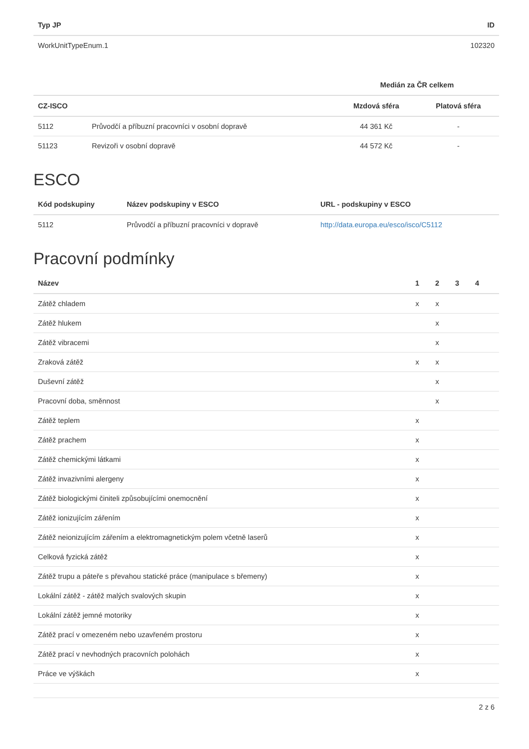| Typ JP | ID |
| --- | --- |
| WorkUnitTypeEnum.1 | 102320 |
| | | Medián za ČR celkem | |
| --- | --- | --- | --- |
| CZ-ISCO | | Mzdová sféra | Platová sféra |
| 5112 | Průvodčí a příbuzní pracovníci v osobní dopravě | 44 361 Kč | - |
| 51123 | Revizoři v osobní dopravě | 44 572 Kč | - |
ESCO
| Kód podskupiny | Název podskupiny v ESCO | URL - podskupiny v ESCO |
| --- | --- | --- |
| 5112 | Průvodčí a příbuzní pracovníci v dopravě | http://data.europa.eu/esco/isco/C5112 |
Pracovní podmínky
| Název | 1 | 2 | 3 | 4 | |
| --- | --- | --- | --- | --- | --- |
| Zátěž chladem | x | x | | | |
| Zátěž hlukem | | x | | | |
| Zátěž vibracemi | | x | | | |
| Zraková zátěž | x | x | | | |
| Duševní zátěž | | x | | | |
| Pracovní doba, směnnost | | x | | | |
| Zátěž teplem | x | | | | |
| Zátěž prachem | x | | | | |
| Zátěž chemickými látkami | x | | | | |
| Zátěž invazivními alergeny | x | | | | |
| Zátěž biologickými činiteli způsobujícími onemocnění | x | | | | |
| Zátěž ionizujícím zářením | x | | | | |
| Zátěž neionizujícím zářením a elektromagnetickým polem včetně laserů | x | | | | |
| Celková fyzická zátěž | x | | | | |
| Zátěž trupu a páteře s převahou statické práce (manipulace s břemeny) | x | | | | |
| Lokální zátěž - zátěž malých svalových skupin | x | | | | |
| Lokální zátěž jemné motoriky | x | | | | |
| Zátěž prací v omezeném nebo uzavřeném prostoru | x | | | | |
| Zátěž prací v nevhodných pracovních polohách | x | | | | |
| Práce ve výškách | x | | | | |
2 z 6